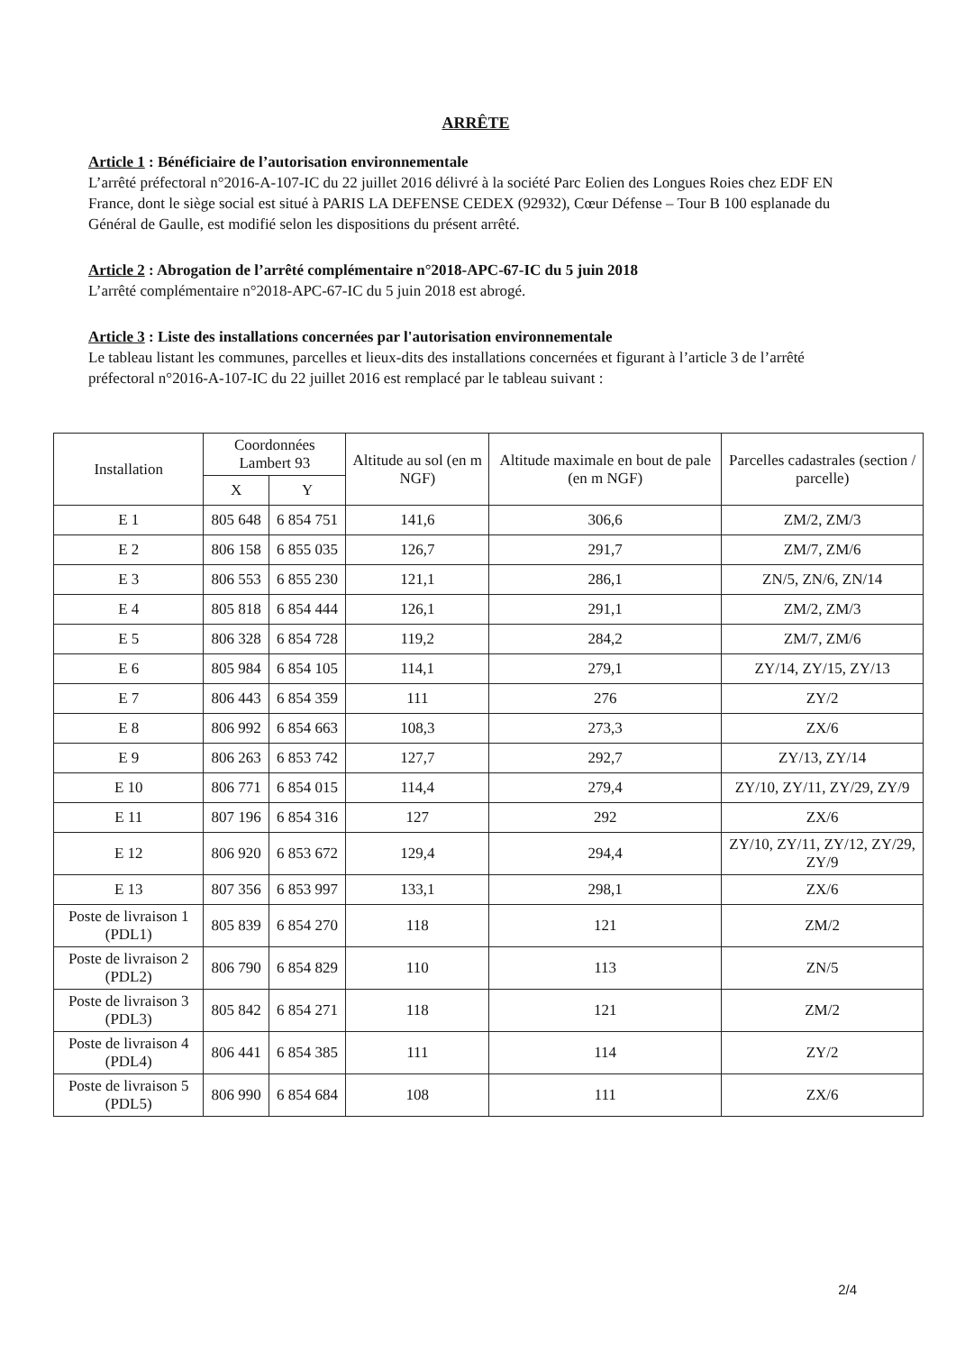ARRÊTE
Article 1 : Bénéficiaire de l’autorisation environnementale
L’arrêté préfectoral n°2016-A-107-IC du 22 juillet 2016 délivré à la société Parc Eolien des Longues Roies chez EDF EN France, dont le siège social est situé à PARIS LA DEFENSE CEDEX (92932), Cœur Défense – Tour B 100 esplanade du Général de Gaulle, est modifié selon les dispositions du présent arrêté.
Article 2 : Abrogation de l’arrêté complémentaire n°2018-APC-67-IC du 5 juin 2018
L’arrêté complémentaire n°2018-APC-67-IC du 5 juin 2018 est abrogé.
Article 3 : Liste des installations concernées par l'autorisation environnementale
Le tableau listant les communes, parcelles et lieux-dits des installations concernées et figurant à l’article 3 de l’arrêté préfectoral n°2016-A-107-IC du 22 juillet 2016 est remplacé par le tableau suivant :
| Installation | Coordonnées Lambert 93 | | Altitude au sol (en m NGF) | Altitude maximale en bout de pale (en m NGF) | Parcelles cadastrales (section / parcelle) |
| --- | --- | --- | --- | --- | --- |
| | X | Y | | | |
| E 1 | 805 648 | 6 854 751 | 141,6 | 306,6 | ZM/2, ZM/3 |
| E 2 | 806 158 | 6 855 035 | 126,7 | 291,7 | ZM/7, ZM/6 |
| E 3 | 806 553 | 6 855 230 | 121,1 | 286,1 | ZN/5, ZN/6, ZN/14 |
| E 4 | 805 818 | 6 854 444 | 126,1 | 291,1 | ZM/2, ZM/3 |
| E 5 | 806 328 | 6 854 728 | 119,2 | 284,2 | ZM/7, ZM/6 |
| E 6 | 805 984 | 6 854 105 | 114,1 | 279,1 | ZY/14, ZY/15, ZY/13 |
| E 7 | 806 443 | 6 854 359 | 111 | 276 | ZY/2 |
| E 8 | 806 992 | 6 854 663 | 108,3 | 273,3 | ZX/6 |
| E 9 | 806 263 | 6 853 742 | 127,7 | 292,7 | ZY/13, ZY/14 |
| E 10 | 806 771 | 6 854 015 | 114,4 | 279,4 | ZY/10, ZY/11, ZY/29, ZY/9 |
| E 11 | 807 196 | 6 854 316 | 127 | 292 | ZX/6 |
| E 12 | 806 920 | 6 853 672 | 129,4 | 294,4 | ZY/10, ZY/11, ZY/12, ZY/29, ZY/9 |
| E 13 | 807 356 | 6 853 997 | 133,1 | 298,1 | ZX/6 |
| Poste de livraison 1 (PDL1) | 805 839 | 6 854 270 | 118 | 121 | ZM/2 |
| Poste de livraison 2 (PDL2) | 806 790 | 6 854 829 | 110 | 113 | ZN/5 |
| Poste de livraison 3 (PDL3) | 805 842 | 6 854 271 | 118 | 121 | ZM/2 |
| Poste de livraison 4 (PDL4) | 806 441 | 6 854 385 | 111 | 114 | ZY/2 |
| Poste de livraison 5 (PDL5) | 806 990 | 6 854 684 | 108 | 111 | ZX/6 |
2/4